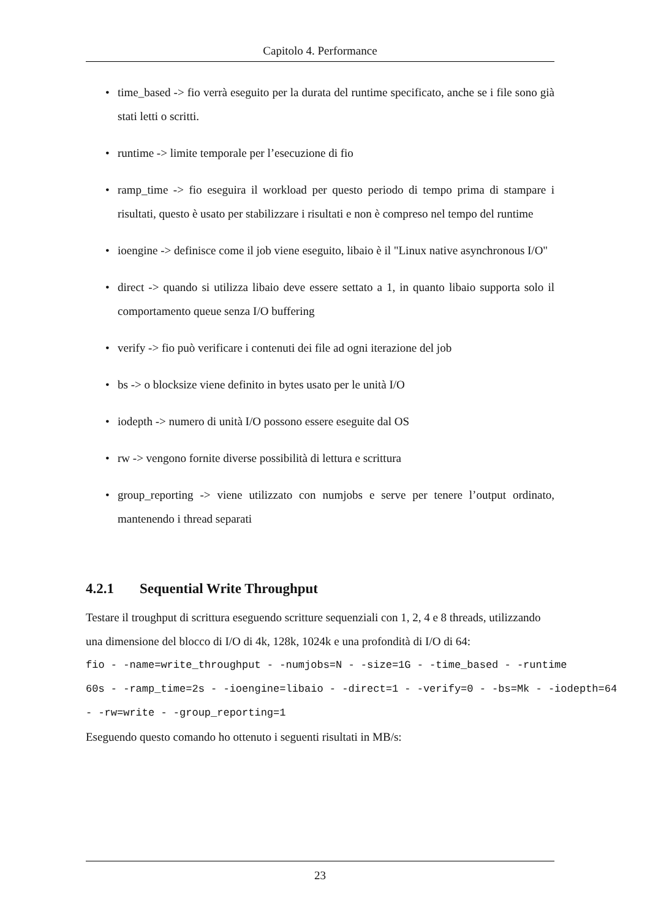Capitolo 4. Performance
• time_based -> fio verrà eseguito per la durata del runtime specificato, anche se i file sono già stati letti o scritti.
• runtime -> limite temporale per l’esecuzione di fio
• ramp_time -> fio eseguira il workload per questo periodo di tempo prima di stampare i risultati, questo è usato per stabilizzare i risultati e non è compreso nel tempo del runtime
• ioengine -> definisce come il job viene eseguito, libaio è il "Linux native asynchronous I/O"
• direct -> quando si utilizza libaio deve essere settato a 1, in quanto libaio supporta solo il comportamento queue senza I/O buffering
• verify -> fio può verificare i contenuti dei file ad ogni iterazione del job
• bs -> o blocksize viene definito in bytes usato per le unità I/O
• iodepth -> numero di unità I/O possono essere eseguite dal OS
• rw -> vengono fornite diverse possibilità di lettura e scrittura
• group_reporting -> viene utilizzato con numjobs e serve per tenere l’output ordinato, mantenendo i thread separati
4.2.1 Sequential Write Throughput
Testare il troughput di scrittura eseguendo scritture sequenziali con 1, 2, 4 e 8 threads, utilizzando una dimensione del blocco di I/O di 4k, 128k, 1024k e una profondità di I/O di 64:
fio - -name=write_throughput - -numjobs=N - -size=1G - -time_based - -runtime
60s - -ramp_time=2s - -ioengine=libaio - -direct=1 - -verify=0 - -bs=Mk - -iodepth=64
- -rw=write - -group_reporting=1
Eseguendo questo comando ho ottenuto i seguenti risultati in MB/s:
23